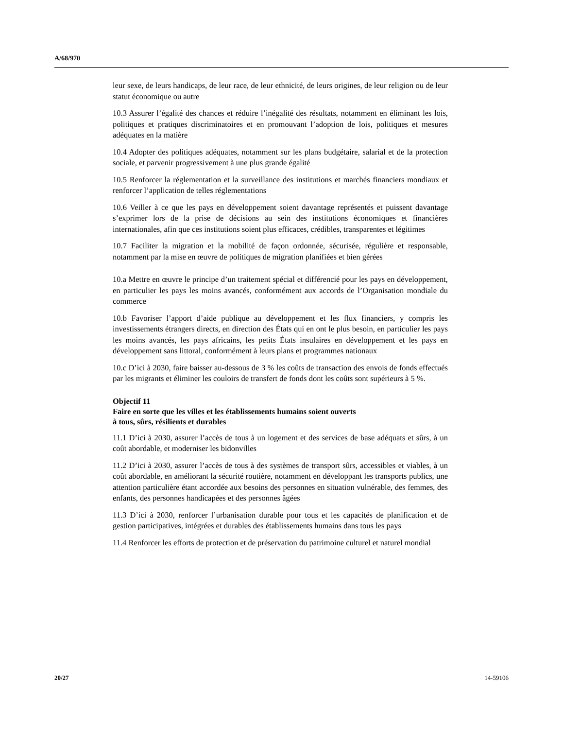A/68/970
leur sexe, de leurs handicaps, de leur race, de leur ethnicité, de leurs origines, de leur religion ou de leur statut économique ou autre
10.3 Assurer l’égalité des chances et réduire l’inégalité des résultats, notamment en éliminant les lois, politiques et pratiques discriminatoires et en promouvant l’adoption de lois, politiques et mesures adéquates en la matière
10.4 Adopter des politiques adéquates, notamment sur les plans budgétaire, salarial et de la protection sociale, et parvenir progressivement à une plus grande égalité
10.5 Renforcer la réglementation et la surveillance des institutions et marchés financiers mondiaux et renforcer l’application de telles réglementations
10.6 Veiller à ce que les pays en développement soient davantage représentés et puissent davantage s’exprimer lors de la prise de décisions au sein des institutions économiques et financières internationales, afin que ces institutions soient plus efficaces, crédibles, transparentes et légitimes
10.7 Faciliter la migration et la mobilité de façon ordonnée, sécurisée, régulière et responsable, notamment par la mise en œuvre de politiques de migration planifiées et bien gérées
10.a Mettre en œuvre le principe d’un traitement spécial et différencié pour les pays en développement, en particulier les pays les moins avancés, conformément aux accords de l’Organisation mondiale du commerce
10.b Favoriser l’apport d’aide publique au développement et les flux financiers, y compris les investissements étrangers directs, en direction des États qui en ont le plus besoin, en particulier les pays les moins avancés, les pays africains, les petits États insulaires en développement et les pays en développement sans littoral, conformément à leurs plans et programmes nationaux
10.c D’ici à 2030, faire baisser au-dessous de 3 % les coûts de transaction des envois de fonds effectués par les migrants et éliminer les couloirs de transfert de fonds dont les coûts sont supérieurs à 5 %.
Objectif 11
Faire en sorte que les villes et les établissements humains soient ouverts
à tous, sûrs, résilients et durables
11.1 D’ici à 2030, assurer l’accès de tous à un logement et des services de base adéquats et sûrs, à un coût abordable, et moderniser les bidonvilles
11.2 D’ici à 2030, assurer l’accès de tous à des systèmes de transport sûrs, accessibles et viables, à un coût abordable, en améliorant la sécurité routière, notamment en développant les transports publics, une attention particulière étant accordée aux besoins des personnes en situation vulnérable, des femmes, des enfants, des personnes handicapées et des personnes âgées
11.3 D’ici à 2030, renforcer l’urbanisation durable pour tous et les capacités de planification et de gestion participatives, intégrées et durables des établissements humains dans tous les pays
11.4 Renforcer les efforts de protection et de préservation du patrimoine culturel et naturel mondial
20/27 14-59106